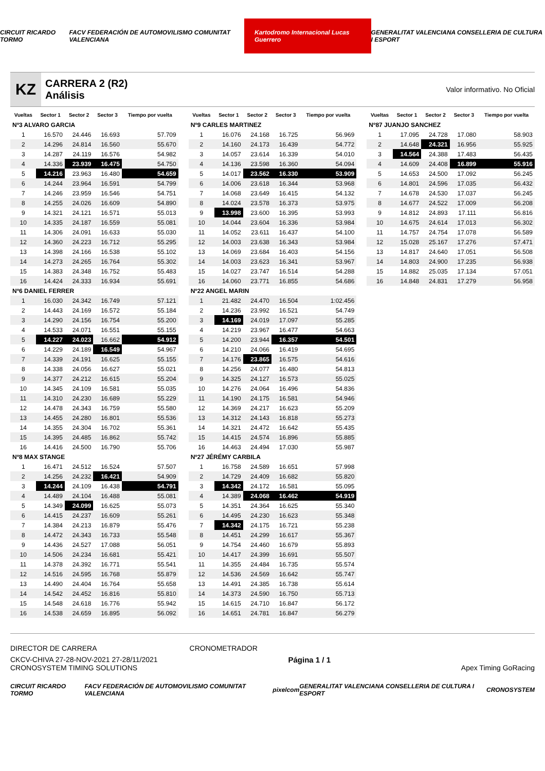CIRCUIT RICARDO TORMO FACV FEDERACIÓN DE AUTOMOVILISMO COMUNITAT VALENCIANA Kartodromo Internacional Lucas Guerrero GENERALITAT VALENCIANA CONSELLERIA DE CULTURA I ESPORT
KZ
CARRERA 2 (R2)
Análisis
Valor informativo. No Oficial
| Vueltas | Sector 1 | Sector 2 | Sector 3 | Tiempo por vuelta |
| --- | --- | --- | --- | --- |
| Nº3 ALVARO GARCIA | | | | |
| 1 | 16.570 | 24.446 | 16.693 | 57.709 |
| 2 | 14.296 | 24.814 | 16.560 | 55.670 |
| 3 | 14.287 | 24.119 | 16.576 | 54.982 |
| 4 | 14.336 | 23.939 | 16.475 | 54.750 |
| 5 | 14.216 | 23.963 | 16.480 | 54.659 |
| 6 | 14.244 | 23.964 | 16.591 | 54.799 |
| 7 | 14.246 | 23.959 | 16.546 | 54.751 |
| 8 | 14.255 | 24.026 | 16.609 | 54.890 |
| 9 | 14.321 | 24.121 | 16.571 | 55.013 |
| 10 | 14.335 | 24.187 | 16.559 | 55.081 |
| 11 | 14.306 | 24.091 | 16.633 | 55.030 |
| 12 | 14.360 | 24.223 | 16.712 | 55.295 |
| 13 | 14.398 | 24.166 | 16.538 | 55.102 |
| 14 | 14.273 | 24.265 | 16.764 | 55.302 |
| 15 | 14.383 | 24.348 | 16.752 | 55.483 |
| 16 | 14.424 | 24.333 | 16.934 | 55.691 |
| Nº6 DANIEL FERRER | | | | |
| 1 | 16.030 | 24.342 | 16.749 | 57.121 |
| 2 | 14.443 | 24.169 | 16.572 | 55.184 |
| 3 | 14.290 | 24.156 | 16.754 | 55.200 |
| 4 | 14.533 | 24.071 | 16.551 | 55.155 |
| 5 | 14.227 | 24.023 | 16.662 | 54.912 |
| 6 | 14.229 | 24.189 | 16.549 | 54.967 |
| 7 | 14.339 | 24.191 | 16.625 | 55.155 |
| 8 | 14.338 | 24.056 | 16.627 | 55.021 |
| 9 | 14.377 | 24.212 | 16.615 | 55.204 |
| 10 | 14.345 | 24.109 | 16.581 | 55.035 |
| 11 | 14.310 | 24.230 | 16.689 | 55.229 |
| 12 | 14.478 | 24.343 | 16.759 | 55.580 |
| 13 | 14.455 | 24.280 | 16.801 | 55.536 |
| 14 | 14.355 | 24.304 | 16.702 | 55.361 |
| 15 | 14.395 | 24.485 | 16.862 | 55.742 |
| 16 | 14.416 | 24.500 | 16.790 | 55.706 |
| Nº8 MAX STANGE | | | | |
| 1 | 16.471 | 24.512 | 16.524 | 57.507 |
| 2 | 14.256 | 24.232 | 16.421 | 54.909 |
| 3 | 14.244 | 24.109 | 16.438 | 54.791 |
| 4 | 14.489 | 24.104 | 16.488 | 55.081 |
| 5 | 14.349 | 24.099 | 16.625 | 55.073 |
| 6 | 14.415 | 24.237 | 16.609 | 55.261 |
| 7 | 14.384 | 24.213 | 16.879 | 55.476 |
| 8 | 14.472 | 24.343 | 16.733 | 55.548 |
| 9 | 14.436 | 24.527 | 17.088 | 56.051 |
| 10 | 14.506 | 24.234 | 16.681 | 55.421 |
| 11 | 14.378 | 24.392 | 16.771 | 55.541 |
| 12 | 14.516 | 24.595 | 16.768 | 55.879 |
| 13 | 14.490 | 24.404 | 16.764 | 55.658 |
| 14 | 14.542 | 24.452 | 16.816 | 55.810 |
| 15 | 14.548 | 24.618 | 16.776 | 55.942 |
| 16 | 14.538 | 24.659 | 16.895 | 56.092 |
| Vueltas | Sector 1 | Sector 2 | Sector 3 | Tiempo por vuelta |
| --- | --- | --- | --- | --- |
| Nº9 CARLES MARTINEZ | | | | |
| 1 | 16.076 | 24.168 | 16.725 | 56.969 |
| 2 | 14.160 | 24.173 | 16.439 | 54.772 |
| 3 | 14.057 | 23.614 | 16.339 | 54.010 |
| 4 | 14.136 | 23.598 | 16.360 | 54.094 |
| 5 | 14.017 | 23.562 | 16.330 | 53.909 |
| 6 | 14.006 | 23.618 | 16.344 | 53.968 |
| 7 | 14.068 | 23.649 | 16.415 | 54.132 |
| 8 | 14.024 | 23.578 | 16.373 | 53.975 |
| 9 | 13.998 | 23.600 | 16.395 | 53.993 |
| 10 | 14.044 | 23.604 | 16.336 | 53.984 |
| 11 | 14.052 | 23.611 | 16.437 | 54.100 |
| 12 | 14.003 | 23.638 | 16.343 | 53.984 |
| 13 | 14.069 | 23.684 | 16.403 | 54.156 |
| 14 | 14.003 | 23.623 | 16.341 | 53.967 |
| 15 | 14.027 | 23.747 | 16.514 | 54.288 |
| 16 | 14.060 | 23.771 | 16.855 | 54.686 |
| Nº22 ANGEL MARIN | | | | |
| 1 | 21.482 | 24.470 | 16.504 | 1:02.456 |
| 2 | 14.236 | 23.992 | 16.521 | 54.749 |
| 3 | 14.169 | 24.019 | 17.097 | 55.285 |
| 4 | 14.219 | 23.967 | 16.477 | 54.663 |
| 5 | 14.200 | 23.944 | 16.357 | 54.501 |
| 6 | 14.210 | 24.066 | 16.419 | 54.695 |
| 7 | 14.176 | 23.865 | 16.575 | 54.616 |
| 8 | 14.256 | 24.077 | 16.480 | 54.813 |
| 9 | 14.325 | 24.127 | 16.573 | 55.025 |
| 10 | 14.276 | 24.064 | 16.496 | 54.836 |
| 11 | 14.190 | 24.175 | 16.581 | 54.946 |
| 12 | 14.369 | 24.217 | 16.623 | 55.209 |
| 13 | 14.312 | 24.143 | 16.818 | 55.273 |
| 14 | 14.321 | 24.472 | 16.642 | 55.435 |
| 15 | 14.415 | 24.574 | 16.896 | 55.885 |
| 16 | 14.463 | 24.494 | 17.030 | 55.987 |
| Nº27 JÉRÉMY CARBILA | | | | |
| 1 | 16.758 | 24.589 | 16.651 | 57.998 |
| 2 | 14.729 | 24.409 | 16.682 | 55.820 |
| 3 | 14.342 | 24.172 | 16.581 | 55.095 |
| 4 | 14.389 | 24.068 | 16.462 | 54.919 |
| 5 | 14.351 | 24.364 | 16.625 | 55.340 |
| 6 | 14.495 | 24.230 | 16.623 | 55.348 |
| 7 | 14.342 | 24.175 | 16.721 | 55.238 |
| 8 | 14.451 | 24.299 | 16.617 | 55.367 |
| 9 | 14.754 | 24.460 | 16.679 | 55.893 |
| 10 | 14.417 | 24.399 | 16.691 | 55.507 |
| 11 | 14.355 | 24.484 | 16.735 | 55.574 |
| 12 | 14.536 | 24.569 | 16.642 | 55.747 |
| 13 | 14.491 | 24.385 | 16.738 | 55.614 |
| 14 | 14.373 | 24.590 | 16.750 | 55.713 |
| 15 | 14.615 | 24.710 | 16.847 | 56.172 |
| 16 | 14.651 | 24.781 | 16.847 | 56.279 |
| Vueltas | Sector 1 | Sector 2 | Sector 3 | Tiempo por vuelta |
| --- | --- | --- | --- | --- |
| Nº87 JUANJO SANCHEZ | | | | |
| 1 | 17.095 | 24.728 | 17.080 | 58.903 |
| 2 | 14.648 | 24.321 | 16.956 | 55.925 |
| 3 | 14.564 | 24.388 | 17.483 | 56.435 |
| 4 | 14.609 | 24.408 | 16.899 | 55.916 |
| 5 | 14.653 | 24.500 | 17.092 | 56.245 |
| 6 | 14.801 | 24.596 | 17.035 | 56.432 |
| 7 | 14.678 | 24.530 | 17.037 | 56.245 |
| 8 | 14.677 | 24.522 | 17.009 | 56.208 |
| 9 | 14.812 | 24.893 | 17.111 | 56.816 |
| 10 | 14.675 | 24.614 | 17.013 | 56.302 |
| 11 | 14.757 | 24.754 | 17.078 | 56.589 |
| 12 | 15.028 | 25.167 | 17.276 | 57.471 |
| 13 | 14.817 | 24.640 | 17.051 | 56.508 |
| 14 | 14.803 | 24.900 | 17.235 | 56.938 |
| 15 | 14.882 | 25.035 | 17.134 | 57.051 |
| 16 | 14.848 | 24.831 | 17.279 | 56.958 |
DIRECTOR DE CARRERA CRONOMETRADOR
CKCV-CHIVA 27-28-NOV-2021 27-28/11/2021
CRONOSYSTEM TIMING SOLUTIONS Página 1 / 1 Apex Timing GoRacing
CIRCUIT RICARDO TORMO FACV FEDERACIÓN DE AUTOMOVILISMO COMUNITAT VALENCIANA pixelcom GENERALITAT VALENCIANA CONSELLERIA DE CULTURA I ESPORT CRONOSYSTEM